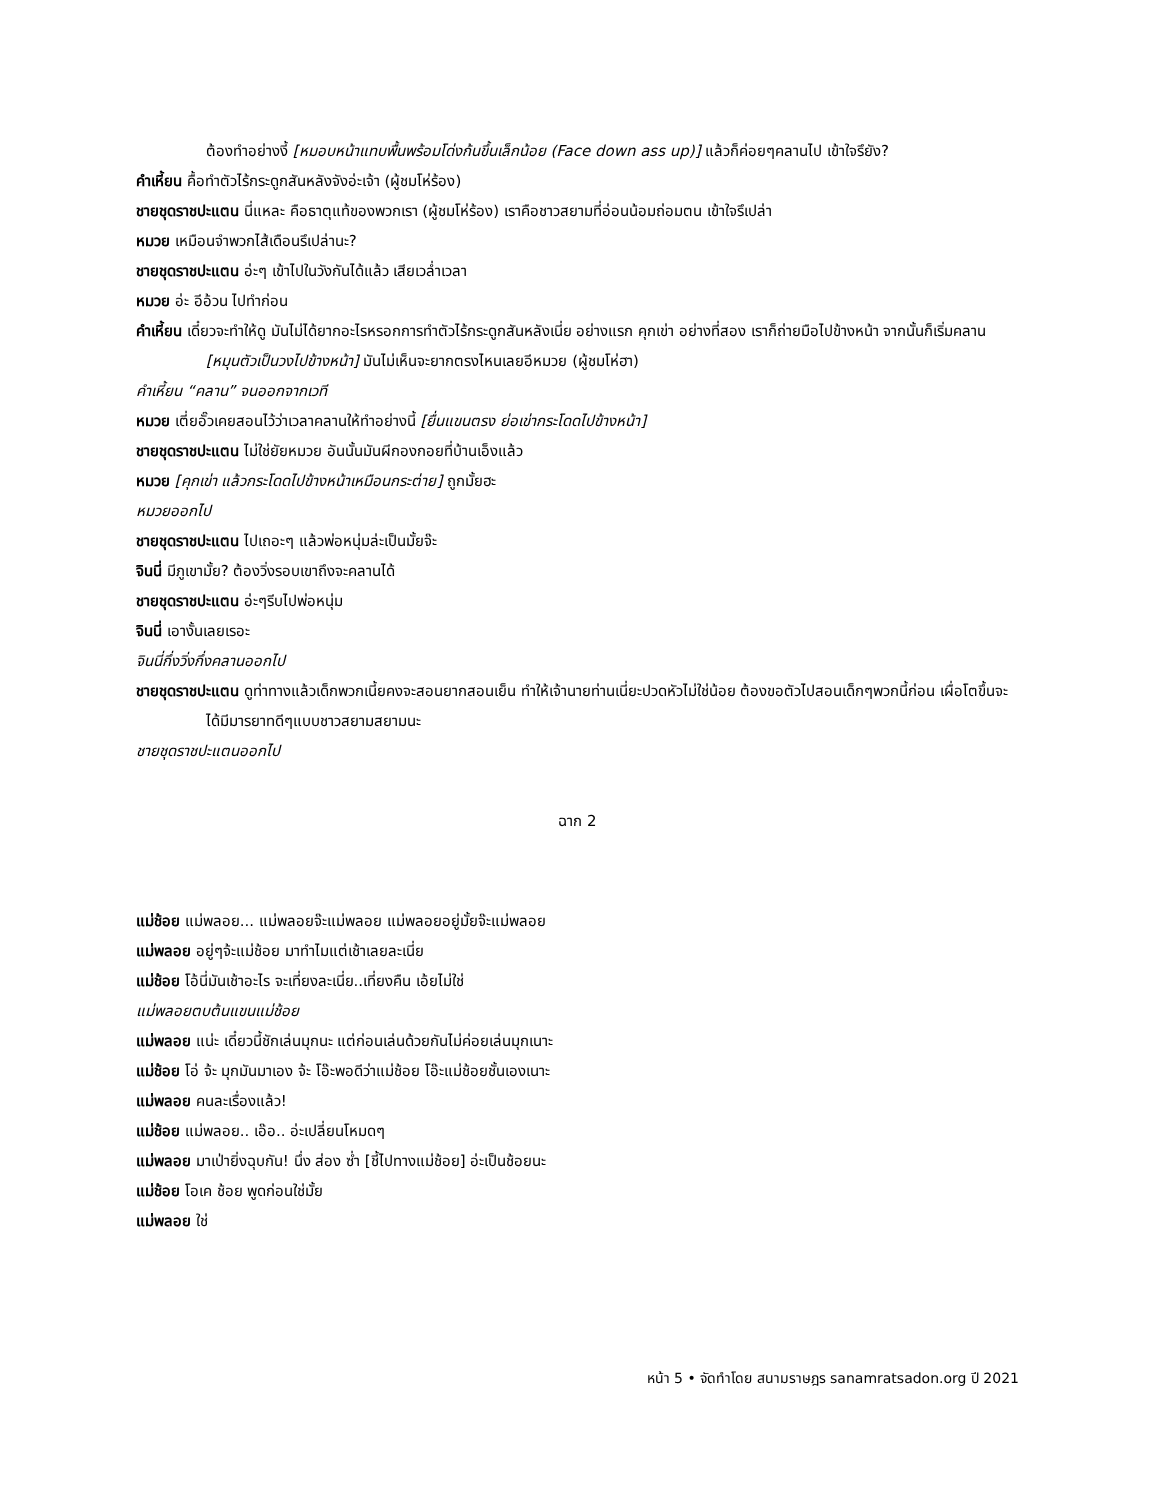ต้องทำอย่างงี้ [หมอบหน้าแทบพื้นพร้อมโด่งก้นขึ้นเล็กน้อย (Face down ass up)] แล้วก็ค่อยๆคลานไป เข้าใจรึยัง?
คำเหี้ยน คื้อทำตัวไร้กระดูกสันหลังจังอ่ะเจ้า (ผู้ชมโห่ร้อง)
ชายชุดราชปะแตน นี่แหละ คือธาตุแท้ของพวกเรา (ผู้ชมโห่ร้อง) เราคือชาวสยามที่อ่อนน้อมถ่อมตน เข้าใจรึเปล่า
หมวย เหมือนจำพวกไส้เดือนรึเปล่านะ?
ชายชุดราชปะแตน อ่ะๆ เข้าไปในวังกันได้แล้ว เสียเวล่ำเวลา
หมวย อ่ะ อีอ้วน ไปทำก่อน
คำเหี้ยน เดี๋ยวจะทำให้ดู มันไม่ได้ยากอะไรหรอกการทำตัวไร้กระดูกสันหลังเนี่ย อย่างแรก คุกเข่า อย่างที่สอง เราก็ถ่ายมือไปข้างหน้า จากนั้นก็เริ่มคลาน [หมุนตัวเป็นวงไปข้างหน้า] มันไม่เห็นจะยากตรงไหนเลยอีหมวย (ผู้ชมโห่ฮา)
คำเหี้ยน “คลาน” จนออกจากเวที
หมวย เตี่ยอั๊วเคยสอนไว้ว่าเวลาคลานให้ทำอย่างนี้ [ยื่นแขนตรง ย่อเข่ากระโดดไปข้างหน้า]
ชายชุดราชปะแตน ไม่ใช่ยัยหมวย อันนั้นมันผีกองกอยที่บ้านเอ็งแล้ว
หมวย [คุกเข่า แล้วกระโดดไปข้างหน้าเหมือนกระต่าย] ถูกมั้ยฮะ
หมวยออกไป
ชายชุดราชปะแตน ไปเถอะๆ แล้วพ่อหนุ่มล่ะเป็นมั้ยจ๊ะ
จินนี่ มีภูเขามั้ย? ต้องวิ่งรอบเขาถึงจะคลานได้
ชายชุดราชปะแตน อ่ะๆรีบไปพ่อหนุ่ม
จินนี่ เอางั้นเลยเรอะ
จินนี่กึ่งวิ่งกึ่งคลานออกไป
ชายชุดราชปะแตน ดูท่าทางแล้วเด็กพวกเนี้ยคงจะสอนยากสอนเย็น ทำให้เจ้านายท่านเนี่ยะปวดหัวไม่ใช่น้อย ต้องขอตัวไปสอนเด็กๆพวกนี้ก่อน เผื่อโตขึ้นจะได้มีมารยาทดีๆแบบชาวสยามสยามนะ
ชายชุดราชปะแตนออกไป
ฉาก 2
แม่ช้อย แม่พลอย... แม่พลอยจ๊ะแม่พลอย แม่พลอยอยู่มั้ยจ๊ะแม่พลอย
แม่พลอย อยู่ๆจ้ะแม่ช้อย มาทำไมแต่เช้าเลยละเนี่ย
แม่ช้อย โอ้นี่มันเช้าอะไร จะเที่ยงละเนี่ย..เที่ยงคืน เอ้ยไม่ใช่
แม่พลอยตบต้นแขนแม่ช้อย
แม่พลอย แน่ะ เดี๋ยวนี้ชักเล่นมุกนะ แต่ก่อนเล่นด้วยกันไม่ค่อยเล่นมุกเนาะ
แม่ช้อย โอ่ จ้ะ มุกมันมาเอง จ้ะ โอ๊ะพอดีว่าแม่ช้อย โอ๊ะแม่ช้อยชั้นเองเนาะ
แม่พลอย คนละเรื่องแล้ว!
แม่ช้อย แม่พลอย.. เอ๊อ.. อ่ะเปลี่ยนโหมดๆ
แม่พลอย มาเป่ายิ่งฉุบกัน! นึ่ง ส่อง ซ่ำ [ชี้ไปทางแม่ช้อย] อ่ะเป็นช้อยนะ
แม่ช้อย โอเค ช้อย พูดก่อนใช่มั้ย
แม่พลอย ใช่
หน้า 5 • จัดทำโดย สนามราษฎร sanamratsadon.org ปี 2021